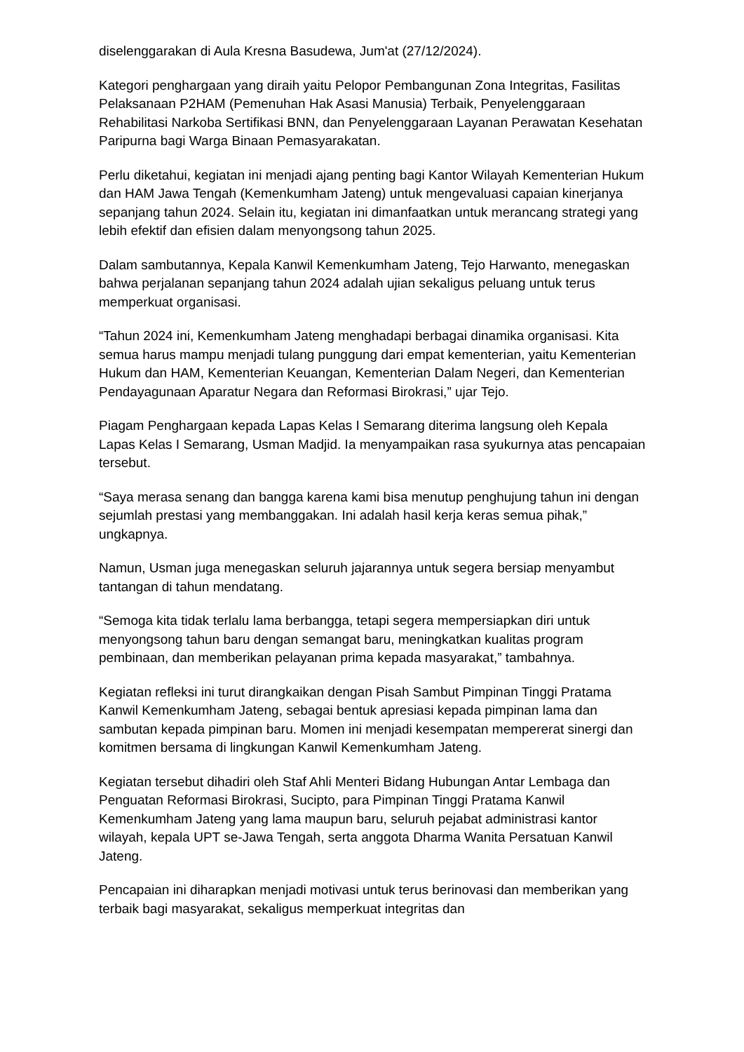diselenggarakan di Aula Kresna Basudewa, Jum'at (27/12/2024).
Kategori penghargaan yang diraih yaitu Pelopor Pembangunan Zona Integritas, Fasilitas Pelaksanaan P2HAM (Pemenuhan Hak Asasi Manusia) Terbaik, Penyelenggaraan Rehabilitasi Narkoba Sertifikasi BNN, dan Penyelenggaraan Layanan Perawatan Kesehatan Paripurna bagi Warga Binaan Pemasyarakatan.
Perlu diketahui, kegiatan ini menjadi ajang penting bagi Kantor Wilayah Kementerian Hukum dan HAM Jawa Tengah (Kemenkumham Jateng) untuk mengevaluasi capaian kinerjanya sepanjang tahun 2024. Selain itu, kegiatan ini dimanfaatkan untuk merancang strategi yang lebih efektif dan efisien dalam menyongsong tahun 2025.
Dalam sambutannya, Kepala Kanwil Kemenkumham Jateng, Tejo Harwanto, menegaskan bahwa perjalanan sepanjang tahun 2024 adalah ujian sekaligus peluang untuk terus memperkuat organisasi.
“Tahun 2024 ini, Kemenkumham Jateng menghadapi berbagai dinamika organisasi. Kita semua harus mampu menjadi tulang punggung dari empat kementerian, yaitu Kementerian Hukum dan HAM, Kementerian Keuangan, Kementerian Dalam Negeri, dan Kementerian Pendayagunaan Aparatur Negara dan Reformasi Birokrasi,” ujar Tejo.
Piagam Penghargaan kepada Lapas Kelas I Semarang diterima langsung oleh Kepala Lapas Kelas I Semarang, Usman Madjid. Ia menyampaikan rasa syukurnya atas pencapaian tersebut.
“Saya merasa senang dan bangga karena kami bisa menutup penghujung tahun ini dengan sejumlah prestasi yang membanggakan. Ini adalah hasil kerja keras semua pihak,” ungkapnya.
Namun, Usman juga menegaskan seluruh jajarannya untuk segera bersiap menyambut tantangan di tahun mendatang.
“Semoga kita tidak terlalu lama berbangga, tetapi segera mempersiapkan diri untuk menyongsong tahun baru dengan semangat baru, meningkatkan kualitas program pembinaan, dan memberikan pelayanan prima kepada masyarakat,” tambahnya.
Kegiatan refleksi ini turut dirangkaikan dengan Pisah Sambut Pimpinan Tinggi Pratama Kanwil Kemenkumham Jateng, sebagai bentuk apresiasi kepada pimpinan lama dan sambutan kepada pimpinan baru. Momen ini menjadi kesempatan mempererat sinergi dan komitmen bersama di lingkungan Kanwil Kemenkumham Jateng.
Kegiatan tersebut dihadiri oleh Staf Ahli Menteri Bidang Hubungan Antar Lembaga dan Penguatan Reformasi Birokrasi, Sucipto, para Pimpinan Tinggi Pratama Kanwil Kemenkumham Jateng yang lama maupun baru, seluruh pejabat administrasi kantor wilayah, kepala UPT se-Jawa Tengah, serta anggota Dharma Wanita Persatuan Kanwil Jateng.
Pencapaian ini diharapkan menjadi motivasi untuk terus berinovasi dan memberikan yang terbaik bagi masyarakat, sekaligus memperkuat integritas dan